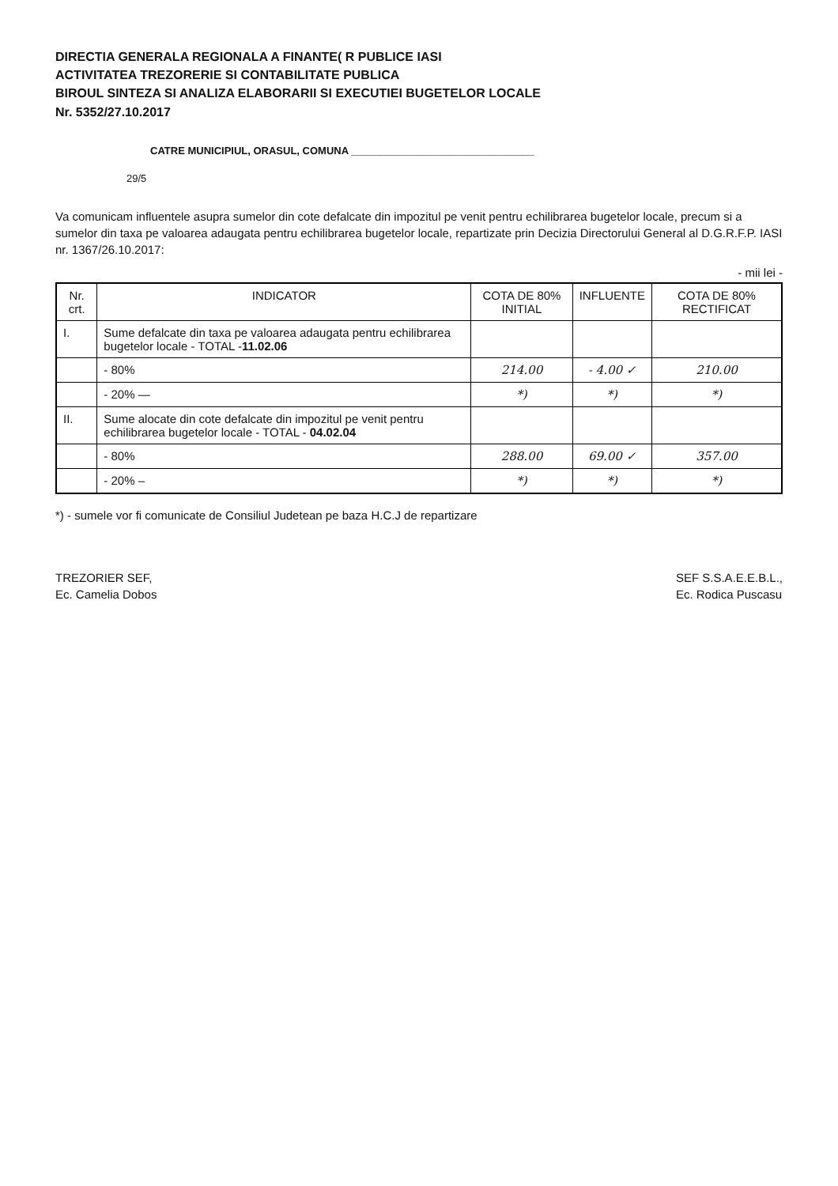DIRECTIA GENERALA REGIONALA A FINANTE( R PUBLICE IASI
ACTIVITATEA TREZORERIE SI CONTABILITATE PUBLICA
BIROUL SINTEZA SI ANALIZA ELABORARII SI EXECUTIEI BUGETELOR LOCALE
Nr. 5352/27.10.2017
CATRE MUNICIPIUL, ORASUL, COMUNA ________________________________
29/5
Va comunicam influentele asupra sumelor din cote defalcate din impozitul pe venit pentru echilibrarea bugetelor locale, precum si a sumelor din taxa pe valoarea adaugata pentru echilibrarea bugetelor locale, repartizate prin Decizia Directorului General al D.G.R.F.P. IASI nr. 1367/26.10.2017:
- mii lei -
| Nr. crt. | INDICATOR | COTA DE 80% INITIAL | INFLUENTE | COTA DE 80% RECTIFICAT |
| --- | --- | --- | --- | --- |
| I. | Sume defalcate din taxa pe valoarea adaugata pentru echilibrarea bugetelor locale - TOTAL - 11.02.06 | | | |
| | - 80% | 214.00 | - 4.00 ✓ | 210.00 |
| | - 20% — | *) | *) | *) |
| II. | Sume alocate din cote defalcate din impozitul pe venit pentru echilibrarea bugetelor locale - TOTAL - 04.02.04 | | | |
| | - 80% | 288.00 | 69.00 ✓ | 357.00 |
| | - 20% – | *) | *) | *) |
*) - sumele vor fi comunicate de Consiliul Judetean pe baza H.C.J de repartizare
TREZORIER SEF,
Ec. Camelia Dobos
SEF S.S.A.E.E.B.L.,
Ec. Rodica Puscasu